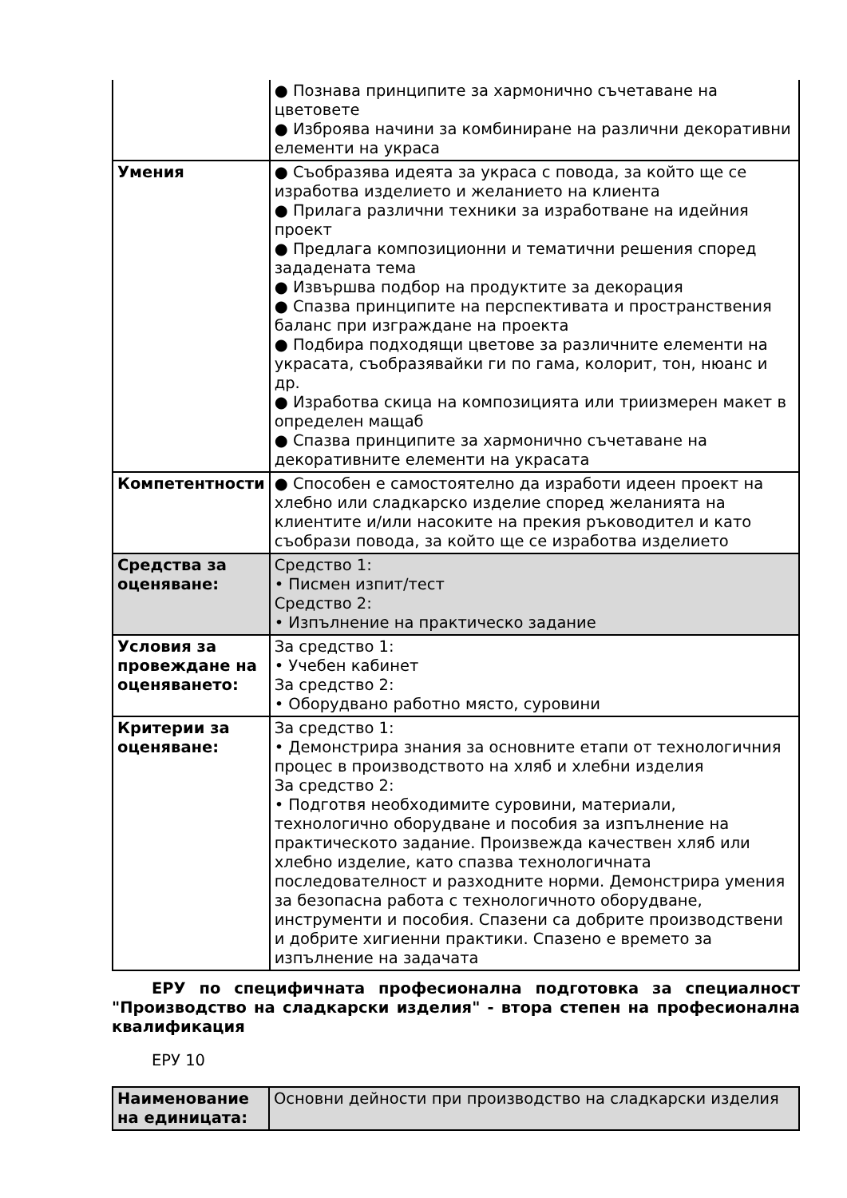| | ● Познава принципите за хармонично съчетаване на цветовете ● Изброява начини за комбиниране на различни декоративни елементи на украса |
| Умения | ● Съобразява идеята за украса с повода, за който ще се изработва изделието и желанието на клиента ● Прилага различни техники за изработване на идейния проект ● Предлага композиционни и тематични решения според зададената тема ● Извършва подбор на продуктите за декорация ● Спазва принципите на перспективата и пространствения баланс при изграждане на проекта ● Подбира подходящи цветове за различните елементи на украсата, съобразявайки ги по гама, колорит, тон, нюанс и др. ● Изработва скица на композицията или триизмерен макет в определен мащаб ● Спазва принципите за хармонично съчетаване на декоративните елементи на украсата |
| Компетентности | ● Способен е самостоятелно да изработи идеен проект на хлебно или сладкарско изделие според желанията на клиентите и/или насоките на прекия ръководител и като съобрази повода, за който ще се изработва изделието |
| Средства за оценяване: | Средство 1: • Писмен изпит/тест Средство 2: • Изпълнение на практическо задание |
| Условия за провеждане на оценяването: | За средство 1: • Учебен кабинет За средство 2: • Оборудвано работно място, суровини |
| Критерии за оценяване: | За средство 1: • Демонстрира знания за основните етапи от технологичния процес в производството на хляб и хлебни изделия За средство 2: • Подготвя необходимите суровини, материали, технологично оборудване и пособия за изпълнение на практическото задание. Произвежда качествен хляб или хлебно изделие, като спазва технологичната последователност и разходните норми. Демонстрира умения за безопасна работа с технологичното оборудване, инструменти и пособия. Спазени са добрите производствени и добрите хигиенни практики. Спазено е времето за изпълнение на задачата |
ЕРУ по специфичната професионална подготовка за специалност "Производство на сладкарски изделия" - втора степен на професионална квалификация
ЕРУ 10
| Наименование на единицата: | Основни дейности при производство на сладкарски изделия |